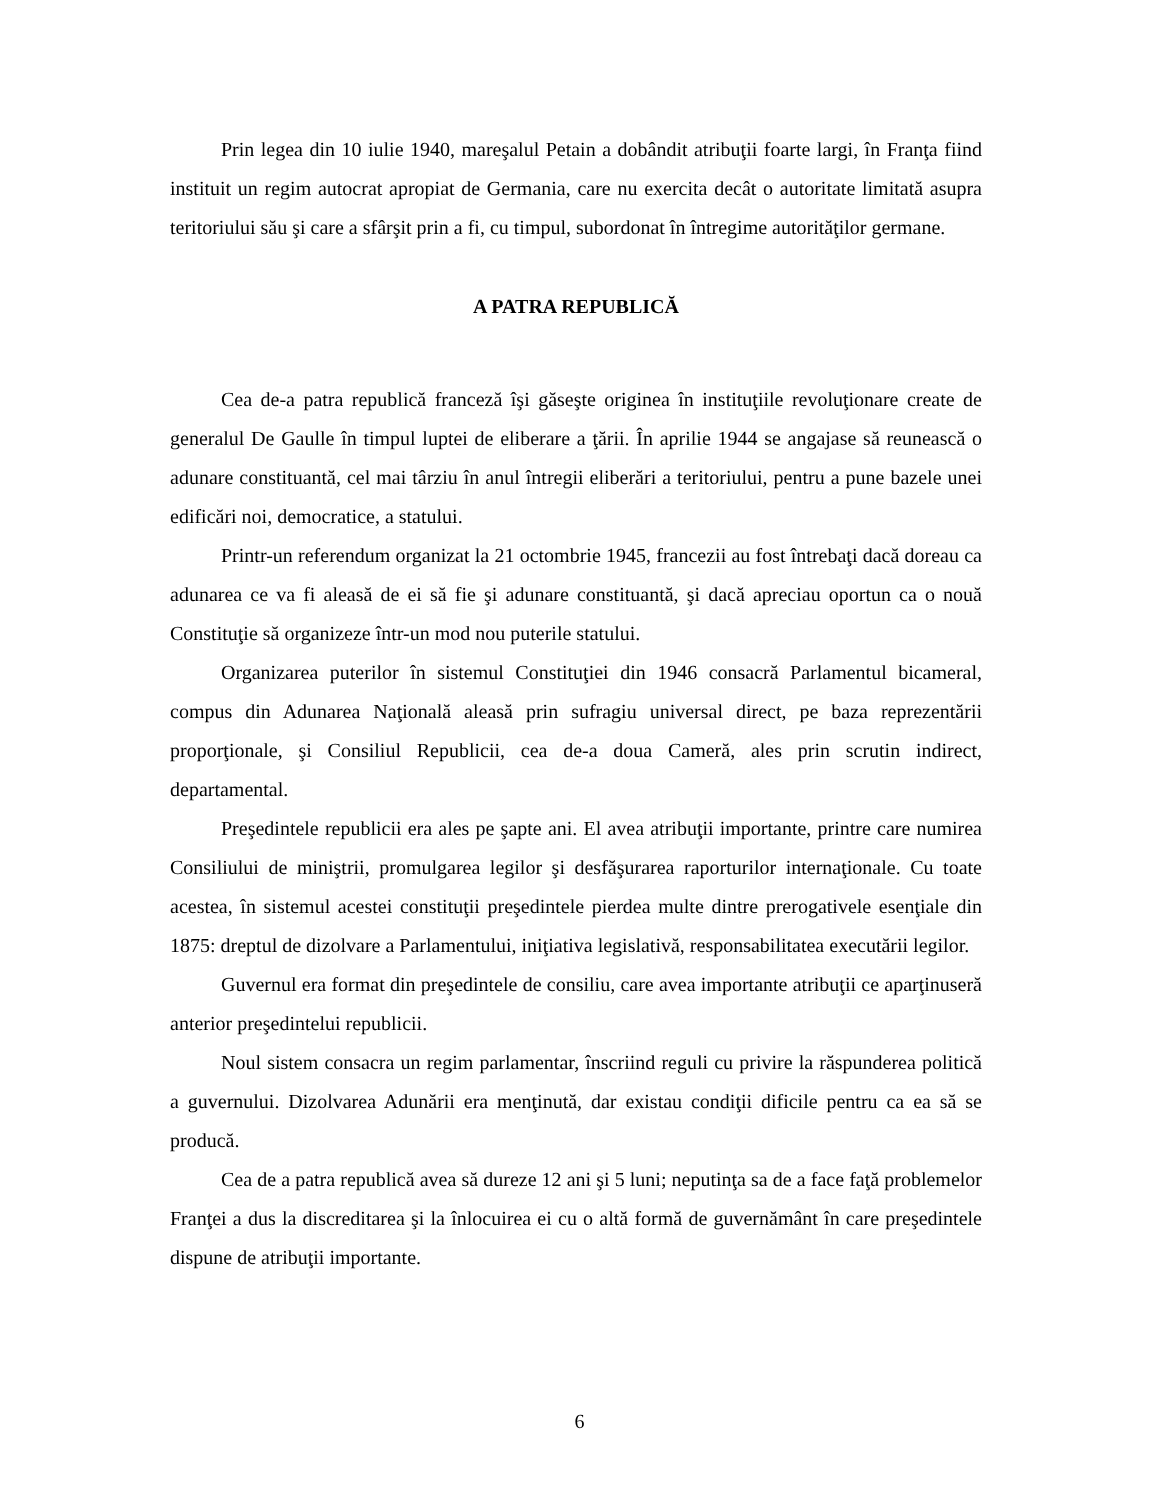Prin legea din 10 iulie 1940, mareşalul Petain a dobândit atribuţii foarte largi, în Franţa fiind instituit un regim autocrat apropiat de Germania, care nu exercita decât o autoritate limitată asupra teritoriului său şi care a sfârşit prin a fi, cu timpul, subordonat în întregime autorităţilor germane.
A PATRA REPUBLICĂ
Cea de-a patra republică franceză îşi găseşte originea în instituţiile revoluţionare create de generalul De Gaulle în timpul luptei de eliberare a ţării. În aprilie 1944 se angajase să reunească o adunare constituantă, cel mai târziu în anul întregii eliberări a teritoriului, pentru a pune bazele unei edificări noi, democratice, a statului.
Printr-un referendum organizat la 21 octombrie 1945, francezii au fost întrebaţi dacă doreau ca adunarea ce va fi aleasă de ei să fie şi adunare constituantă, şi dacă apreciau oportun ca o nouă Constituţie să organizeze într-un mod nou puterile statului.
Organizarea puterilor în sistemul Constituţiei din 1946 consacră Parlamentul bicameral, compus din Adunarea Naţională aleasă prin sufragiu universal direct, pe baza reprezentării proporţionale, şi Consiliul Republicii, cea de-a doua Cameră, ales prin scrutin indirect, departamental.
Preşedintele republicii era ales pe şapte ani. El avea atribuţii importante, printre care numirea Consiliului de miniştrii, promulgarea legilor şi desfăşurarea raporturilor internaţionale. Cu toate acestea, în sistemul acestei constituţii preşedintele pierdea multe dintre prerogativele esenţiale din 1875: dreptul de dizolvare a Parlamentului, iniţiativa legislativă, responsabilitatea executării legilor.
Guvernul era format din preşedintele de consiliu, care avea importante atribuţii ce aparţinuseră anterior preşedintelui republicii.
Noul sistem consacra un regim parlamentar, înscriind reguli cu privire la răspunderea politică a guvernului. Dizolvarea Adunării era menţinută, dar existau condiţii dificile pentru ca ea să se producă.
Cea de a patra republică avea să dureze 12 ani şi 5 luni; neputinţa sa de a face faţă problemelor Franţei a dus la discreditarea şi la înlocuirea ei cu o altă formă de guvernământ în care preşedintele dispune de atribuţii importante.
6